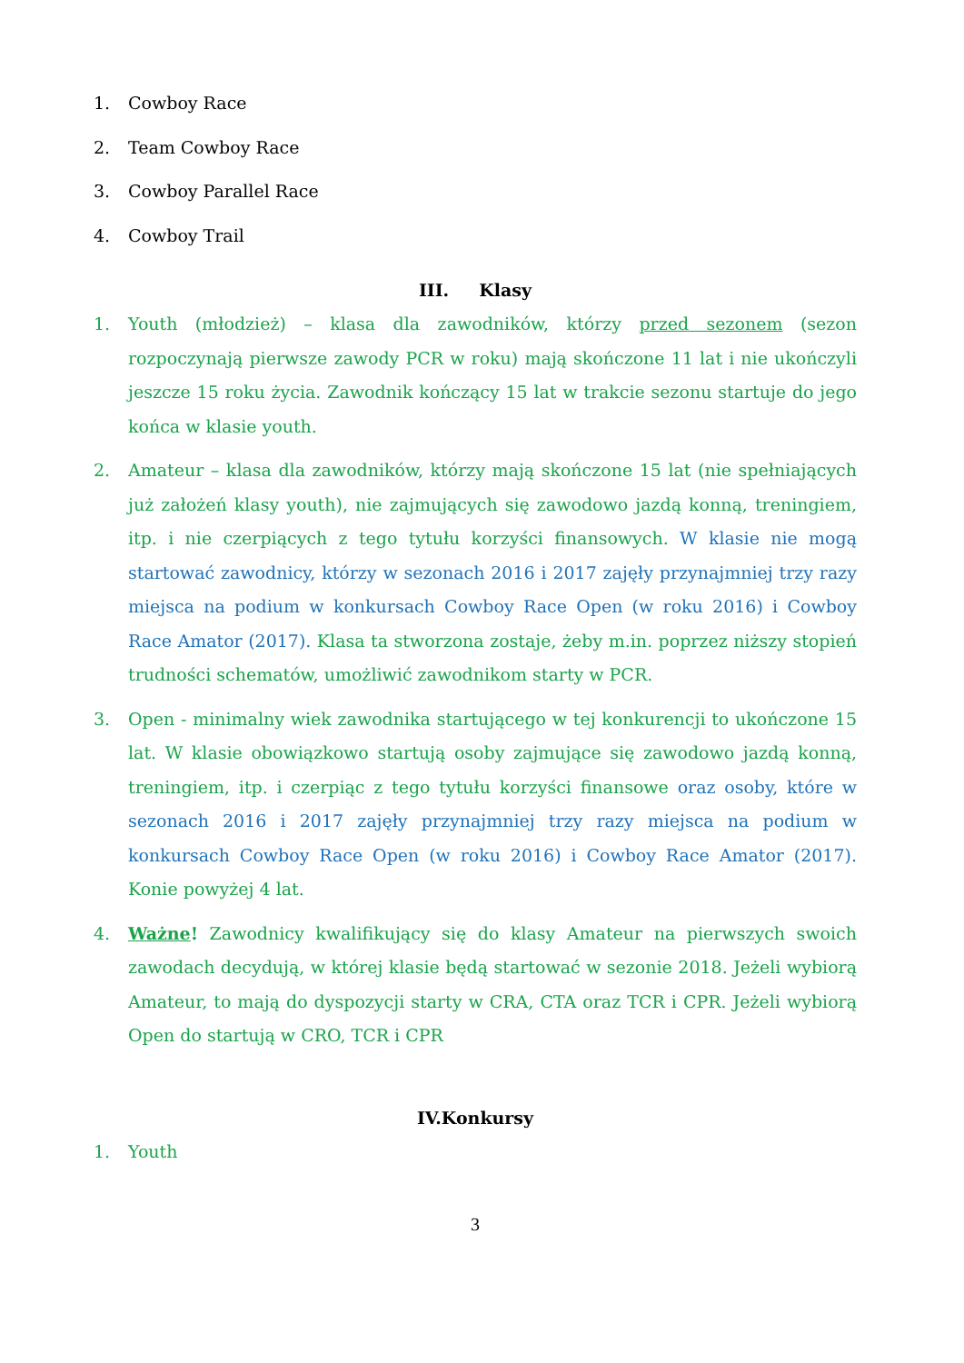1. Cowboy Race
2. Team Cowboy Race
3. Cowboy Parallel Race
4. Cowboy Trail
III. Klasy
1. Youth (młodzież) – klasa dla zawodników, którzy przed sezonem (sezon rozpoczynają pierwsze zawody PCR w roku) mają skończone 11 lat i nie ukończyli jeszcze 15 roku życia. Zawodnik kończący 15 lat w trakcie sezonu startuje do jego końca w klasie youth.
2. Amateur – klasa dla zawodników, którzy mają skończone 15 lat (nie spełniających już założeń klasy youth), nie zajmujących się zawodowo jazdą konną, treningiem, itp. i nie czerpiących z tego tytułu korzyści finansowych. W klasie nie mogą startować zawodnicy, którzy w sezonach 2016 i 2017 zajęły przynajmniej trzy razy miejsca na podium w konkursach Cowboy Race Open (w roku 2016) i Cowboy Race Amator (2017). Klasa ta stworzona zostaje, żeby m.in. poprzez niższy stopień trudności schematów, umożliwić zawodnikom starty w PCR.
3. Open - minimalny wiek zawodnika startującego w tej konkurencji to ukończone 15 lat. W klasie obowiązkowo startują osoby zajmujące się zawodowo jazdą konną, treningiem, itp. i czerpiąc z tego tytułu korzyści finansowe oraz osoby, które w sezonach 2016 i 2017 zajęły przynajmniej trzy razy miejsca na podium w konkursach Cowboy Race Open (w roku 2016) i Cowboy Race Amator (2017). Konie powyżej 4 lat.
4. Ważne! Zawodnicy kwalifikujący się do klasy Amateur na pierwszych swoich zawodach decydują, w której klasie będą startować w sezonie 2018. Jeżeli wybiorą Amateur, to mają do dyspozycji starty w CRA, CTA oraz TCR i CPR. Jeżeli wybiorą Open do startują w CRO, TCR i CPR
IV.Konkursy
1. Youth
3